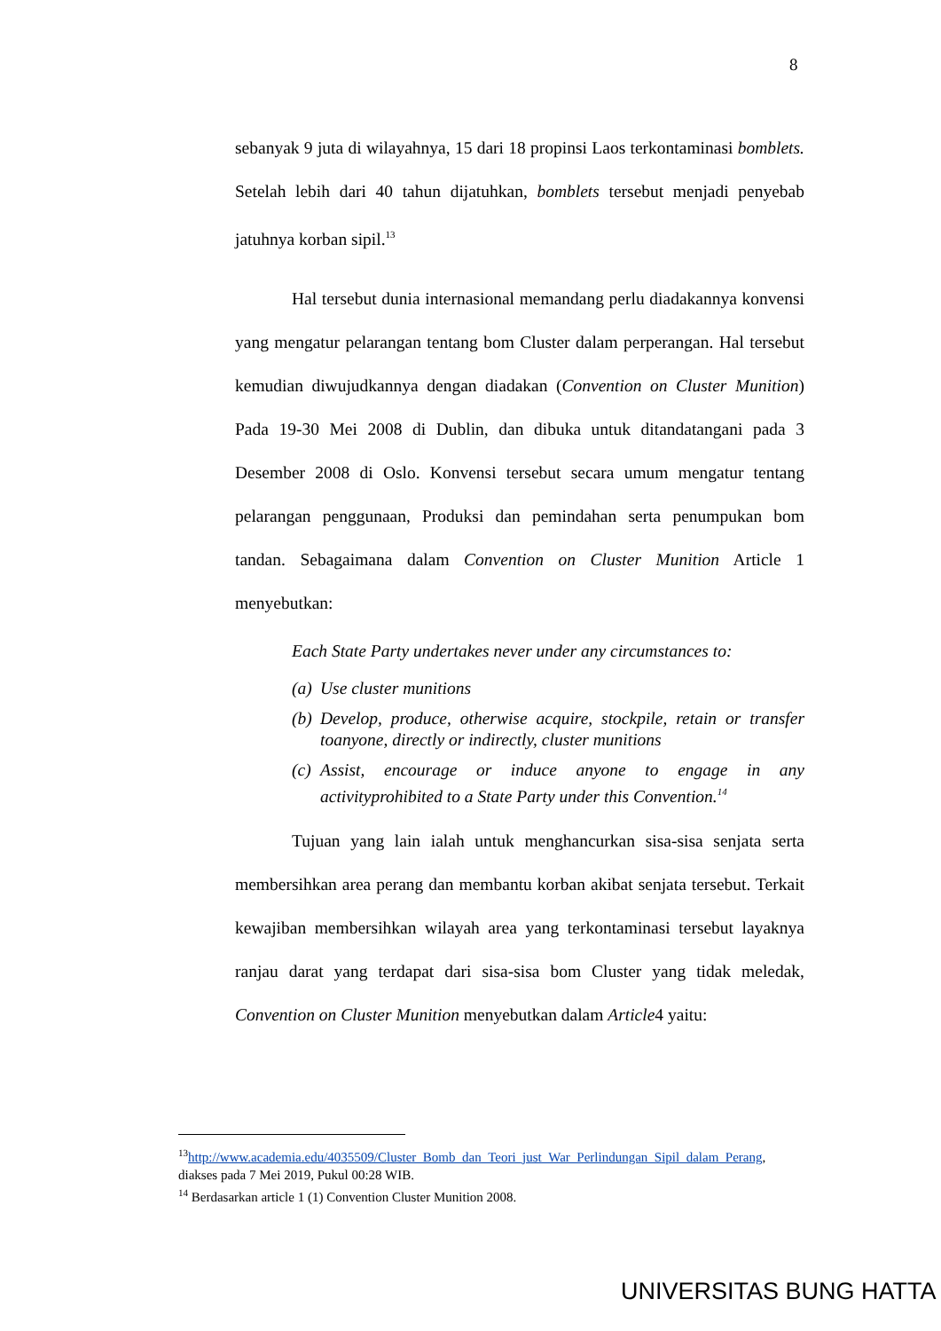8
sebanyak 9 juta di wilayahnya, 15 dari 18 propinsi Laos terkontaminasi bomblets. Setelah lebih dari 40 tahun dijatuhkan, bomblets tersebut menjadi penyebab jatuhnya korban sipil.<sup>13</sup>
Hal tersebut dunia internasional memandang perlu diadakannya konvensi yang mengatur pelarangan tentang bom Cluster dalam perperangan. Hal tersebut kemudian diwujudkannya dengan diadakan (Convention on Cluster Munition) Pada 19-30 Mei 2008 di Dublin, dan dibuka untuk ditandatangani pada 3 Desember 2008 di Oslo. Konvensi tersebut secara umum mengatur tentang pelarangan penggunaan, Produksi dan pemindahan serta penumpukan bom tandan. Sebagaimana dalam Convention on Cluster Munition Article 1 menyebutkan:
Each State Party undertakes never under any circumstances to:
(a) Use cluster munitions
(b) Develop, produce, otherwise acquire, stockpile, retain or transfer toanyone, directly or indirectly, cluster munitions
(c) Assist, encourage or induce anyone to engage in any activityprohibited to a State Party under this Convention.<sup>14</sup>
Tujuan yang lain ialah untuk menghancurkan sisa-sisa senjata serta membersihkan area perang dan membantu korban akibat senjata tersebut. Terkait kewajiban membersihkan wilayah area yang terkontaminasi tersebut layaknya ranjau darat yang terdapat dari sisa-sisa bom Cluster yang tidak meledak, Convention on Cluster Munition menyebutkan dalam Article4 yaitu:
<sup>13</sup> http://www.academia.edu/4035509/Cluster_Bomb_dan_Teori_just_War_Perlindungan_Sipil_dalam_Perang, diakses pada 7 Mei 2019, Pukul 00:28 WIB.
<sup>14</sup> Berdasarkan article 1 (1) Convention Cluster Munition 2008.
UNIVERSITAS BUNG HATTA